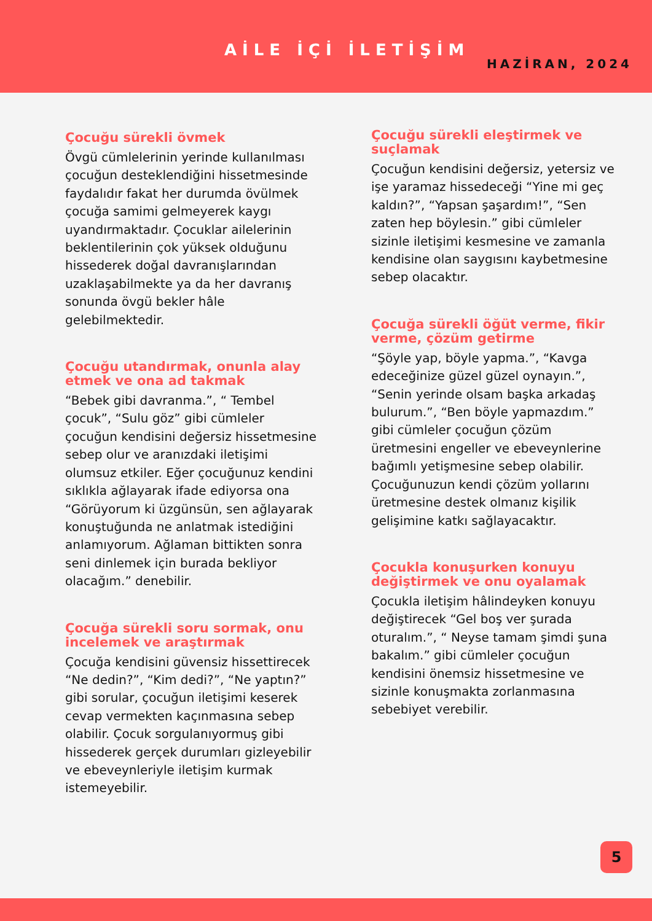AİLE İÇİ İLETİŞİM
HAZİRAN, 2024
Çocuğu sürekli övmek
Övgü cümlelerinin yerinde kullanılması çocuğun desteklendiğini hissetmesinde faydalıdır fakat her durumda övülmek çocuğa samimi gelmeyerek kaygı uyandırmaktadır. Çocuklar ailelerinin beklentilerinin çok yüksek olduğunu hissederek doğal davranışlarından uzaklaşabilmekte ya da her davranış sonunda övgü bekler hâle gelebilmektedir.
Çocuğu utandırmak, onunla alay etmek ve ona ad takmak
“Bebek gibi davranma.”, “ Tembel çocuk”, “Sulu göz” gibi cümleler çocuğun kendisini değersiz hissetmesine sebep olur ve aranızdaki iletişimi olumsuz etkiler. Eğer çocuğunuz kendini sıklıkla ağlayarak ifade ediyorsa ona “Görüyorum ki üzgünsün, sen ağlayarak konuştuğunda ne anlatmak istediğini anlamıyorum. Ağlaman bittikten sonra seni dinlemek için burada bekliyor olacağım.” denebilir.
Çocuğa sürekli soru sormak, onu incelemek ve araştırmak
Çocuğa kendisini güvensiz hissettirecek “Ne dedin?”, “Kim dedi?”, “Ne yaptın?” gibi sorular, çocuğun iletişimi keserek cevap vermekten kaçınmasına sebep olabilir. Çocuk sorgulanıyormuş gibi hissederek gerçek durumları gizleyebilir ve ebeveynleriyle iletişim kurmak istemeyebilir.
Çocuğu sürekli eleştirmek ve suçlamak
Çocuğun kendisini değersiz, yetersiz ve işe yaramaz hissedeceği “Yine mi geç kaldın?”, “Yapsan şaşardım!”, “Sen zaten hep böylesin.” gibi cümleler sizinle iletişimi kesmesine ve zamanla kendisine olan saygısını kaybetmesine sebep olacaktır.
Çocuğa sürekli öğüt verme, fikir verme, çözüm getirme
“Şöyle yap, böyle yapma.”, “Kavga edeceğinize güzel güzel oynayın.”, “Senin yerinde olsam başka arkadaş bulurum.”, “Ben böyle yapmazdım.” gibi cümleler çocuğun çözüm üretmesini engeller ve ebeveynlerine bağımlı yetişmesine sebep olabilir. Çocuğunuzun kendi çözüm yollarını üretmesine destek olmanız kişilik gelişimine katkı sağlayacaktır.
Çocukla konuşurken konuyu değiştirmek ve onu oyalamak
Çocukla iletişim hâlindeyken konuyu değiştirecek “Gel boş ver şurada oturalım.”, “ Neyse tamam şimdi şuna bakalım.” gibi cümleler çocuğun kendisini önemsiz hissetmesine ve sizinle konuşmakta zorlanmasına sebebiyet verebilir.
5